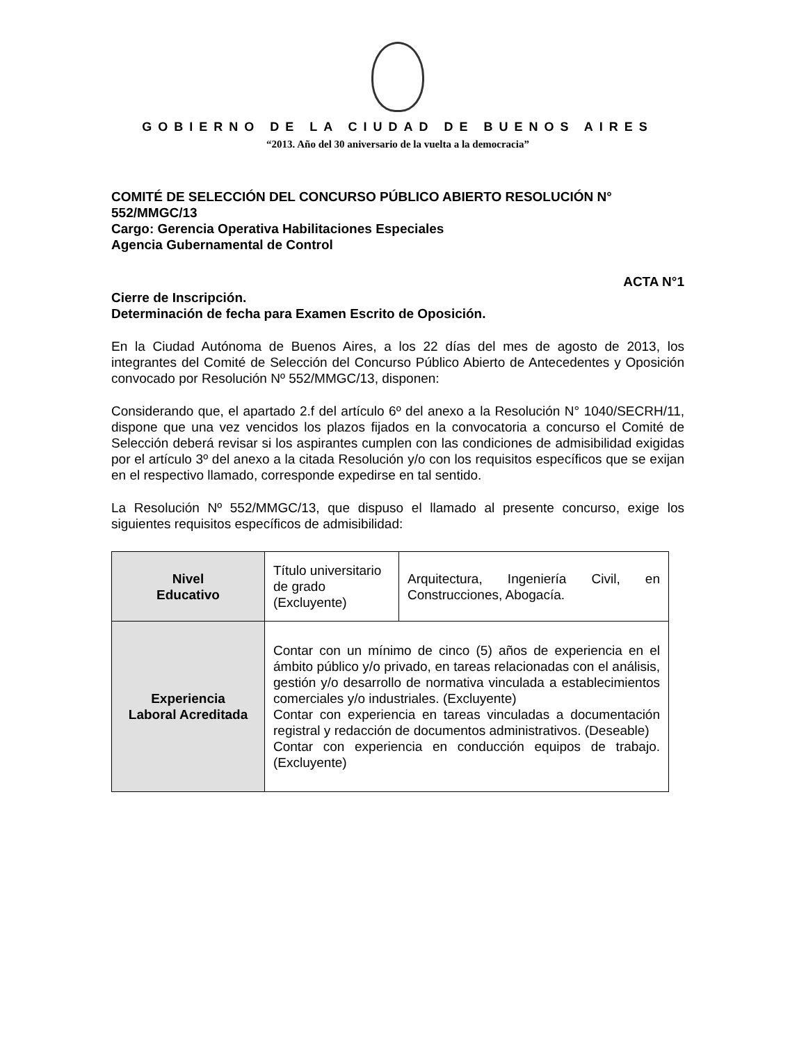GOBIERNO DE LA CIUDAD DE BUENOS AIRES
“2013. Año del 30 aniversario de la vuelta a la democracia”
COMITÉ DE SELECCIÓN DEL CONCURSO PÚBLICO ABIERTO RESOLUCIÓN N° 552/MMGC/13
Cargo: Gerencia Operativa Habilitaciones Especiales
Agencia Gubernamental de Control
ACTA N°1
Cierre de Inscripción.
Determinación de fecha para Examen Escrito de Oposición.
En la Ciudad Autónoma de Buenos Aires, a los 22 días del mes de agosto de 2013, los integrantes del Comité de Selección del Concurso Público Abierto de Antecedentes y Oposición convocado por Resolución Nº 552/MMGC/13, disponen:
Considerando que, el apartado 2.f del artículo 6º del anexo a la Resolución N° 1040/SECRH/11, dispone que una vez vencidos los plazos fijados en la convocatoria a concurso el Comité de Selección deberá revisar si los aspirantes cumplen con las condiciones de admisibilidad exigidas por el artículo 3º del anexo a la citada Resolución y/o con los requisitos específicos que se exijan en el respectivo llamado, corresponde expedirse en tal sentido.
La Resolución Nº 552/MMGC/13, que dispuso el llamado al presente concurso, exige los siguientes requisitos específicos de admisibilidad:
| Nivel Educativo | Título universitario de grado (Excluyente) | Arquitectura, Ingeniería Civil, en Construcciones, Abogacía. |
| Experiencia Laboral Acreditada | Contar con un mínimo de cinco (5) años de experiencia en el ámbito público y/o privado, en tareas relacionadas con el análisis, gestión y/o desarrollo de normativa vinculada a establecimientos comerciales y/o industriales. (Excluyente) Contar con experiencia en tareas vinculadas a documentación registral y redacción de documentos administrativos. (Deseable) Contar con experiencia en conducción equipos de trabajo. (Excluyente) | |